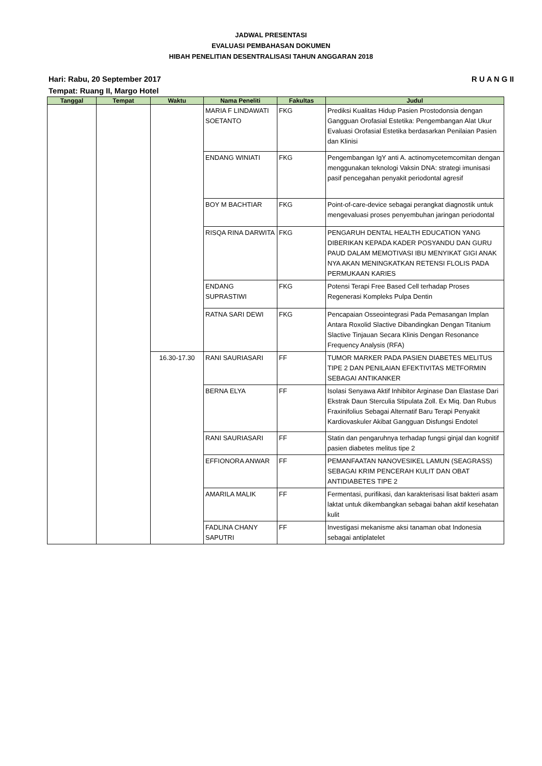JADWAL PRESENTASI
EVALUASI PEMBAHASAN DOKUMEN
HIBAH PENELITIAN DESENTRALISASI TAHUN ANGGARAN 2018
Hari: Rabu, 20 September 2017
Tempat: Ruang II, Margo Hotel
R U A N G II
| Tanggal | Tempat | Waktu | Nama Peneliti | Fakultas | Judul |
| --- | --- | --- | --- | --- | --- |
| | | | MARIA F LINDAWATI SOETANTO | FKG | Prediksi Kualitas Hidup Pasien Prostodonsia dengan Gangguan Orofasial Estetika: Pengembangan Alat Ukur Evaluasi Orofasial Estetika berdasarkan Penilaian Pasien dan Klinisi |
| | | | ENDANG WINIATI | FKG | Pengembangan IgY anti A. actinomycetemcomitan dengan menggunakan teknologi Vaksin DNA: strategi imunisasi pasif pencegahan penyakit periodontal agresif |
| | | | BOY M BACHTIAR | FKG | Point-of-care-device sebagai perangkat diagnostik untuk mengevaluasi proses penyembuhan jaringan periodontal |
| | | | RISQA RINA DARWITA | FKG | PENGARUH DENTAL HEALTH EDUCATION YANG DIBERIKAN KEPADA KADER POSYANDU DAN GURU PAUD DALAM MEMOTIVASI IBU MENYIKAT GIGI ANAK NYA AKAN MENINGKATKAN RETENSI FLOLIS PADA PERMUKAAN KARIES |
| | | | ENDANG SUPRASTIWI | FKG | Potensi Terapi Free Based Cell terhadap Proses Regenerasi Kompleks Pulpa Dentin |
| | | | RATNA SARI DEWI | FKG | Pencapaian Osseointegrasi Pada Pemasangan Implan Antara Roxolid Slactive Dibandingkan Dengan Titanium Slactive Tinjauan Secara Klinis Dengan Resonance Frequency Analysis (RFA) |
| | | 16.30-17.30 | RANI SAURIASARI | FF | TUMOR MARKER PADA PASIEN DIABETES MELITUS TIPE 2 DAN PENILAIAN EFEKTIVITAS METFORMIN SEBAGAI ANTIKANKER |
| | | | BERNA ELYA | FF | Isolasi Senyawa Aktif Inhibitor Arginase Dan Elastase Dari Ekstrak Daun Sterculia Stipulata Zoll. Ex Miq. Dan Rubus Fraxinifolius Sebagai Alternatif Baru Terapi Penyakit Kardiovaskuler Akibat Gangguan Disfungsi Endotel |
| | | | RANI SAURIASARI | FF | Statin dan pengaruhnya terhadap fungsi ginjal dan kognitif pasien diabetes melitus tipe 2 |
| | | | EFFIONORA ANWAR | FF | PEMANFAATAN NANOVESIKEL LAMUN (SEAGRASS) SEBAGAI KRIM PENCERAH KULIT DAN OBAT ANTIDIABETES TIPE 2 |
| | | | AMARILA MALIK | FF | Fermentasi, purifikasi, dan karakterisasi lisat bakteri asam laktat untuk dikembangkan sebagai bahan aktif kesehatan kulit |
| | | | FADLINA CHANY SAPUTRI | FF | Investigasi mekanisme aksi tanaman obat Indonesia sebagai antiplatelet |